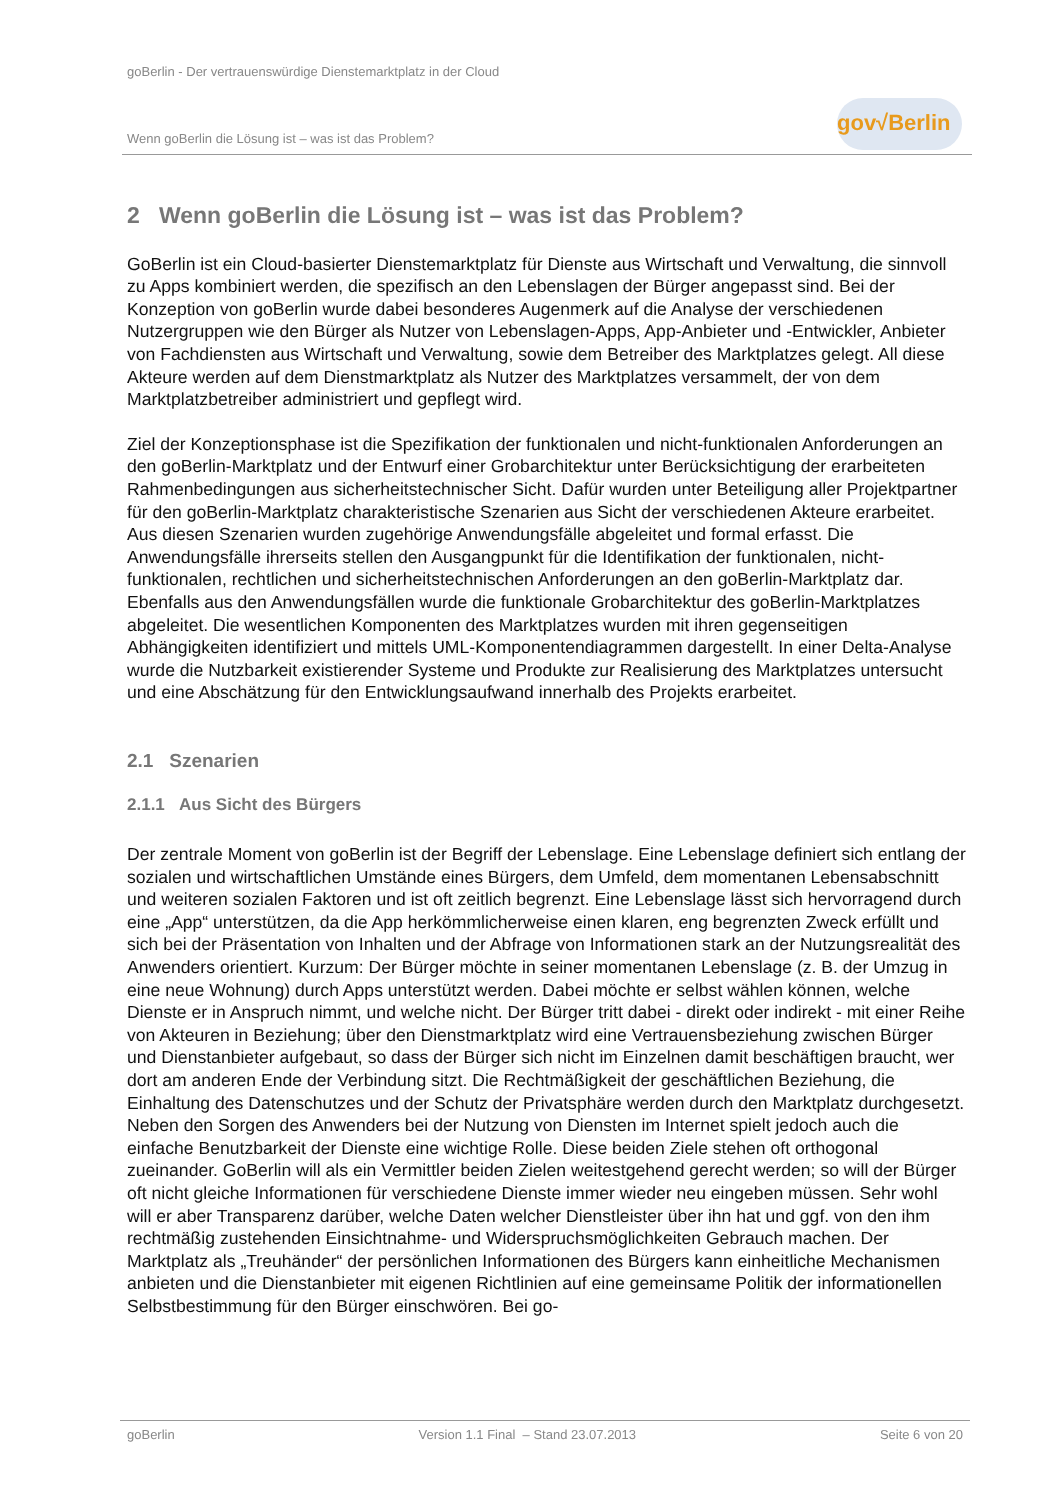goBerlin - Der vertrauenswürdige Dienstemarktplatz in der Cloud
Wenn goBerlin die Lösung ist – was ist das Problem?
gov√Berlin
2 Wenn goBerlin die Lösung ist – was ist das Problem?
GoBerlin ist ein Cloud-basierter Dienstemarktplatz für Dienste aus Wirtschaft und Verwaltung, die sinnvoll zu Apps kombiniert werden, die spezifisch an den Lebenslagen der Bürger angepasst sind. Bei der Konzeption von goBerlin wurde dabei besonderes Augenmerk auf die Analyse der verschiedenen Nutzergruppen wie den Bürger als Nutzer von Lebenslagen-Apps, App-Anbieter und -Entwickler, Anbieter von Fachdiensten aus Wirtschaft und Verwaltung, sowie dem Betreiber des Marktplatzes gelegt. All diese Akteure werden auf dem Dienstmarktplatz als Nutzer des Marktplatzes versammelt, der von dem Marktplatzbetreiber administriert und gepflegt wird.
Ziel der Konzeptionsphase ist die Spezifikation der funktionalen und nicht-funktionalen Anforderungen an den goBerlin-Marktplatz und der Entwurf einer Grobarchitektur unter Berücksichtigung der erarbeiteten Rahmenbedingungen aus sicherheitstechnischer Sicht. Dafür wurden unter Beteiligung aller Projektpartner für den goBerlin-Marktplatz charakteristische Szenarien aus Sicht der verschiedenen Akteure erarbeitet. Aus diesen Szenarien wurden zugehörige Anwendungsfälle abgeleitet und formal erfasst. Die Anwendungsfälle ihrerseits stellen den Ausgangpunkt für die Identifikation der funktionalen, nicht-funktionalen, rechtlichen und sicherheitstechnischen Anforderungen an den goBerlin-Marktplatz dar. Ebenfalls aus den Anwendungsfällen wurde die funktionale Grobarchitektur des goBerlin-Marktplatzes abgeleitet. Die wesentlichen Komponenten des Marktplatzes wurden mit ihren gegenseitigen Abhängigkeiten identifiziert und mittels UML-Komponentendiagrammen dargestellt. In einer Delta-Analyse wurde die Nutzbarkeit existierender Systeme und Produkte zur Realisierung des Marktplatzes untersucht und eine Abschätzung für den Entwicklungsaufwand innerhalb des Projekts erarbeitet.
2.1 Szenarien
2.1.1 Aus Sicht des Bürgers
Der zentrale Moment von goBerlin ist der Begriff der Lebenslage. Eine Lebenslage definiert sich entlang der sozialen und wirtschaftlichen Umstände eines Bürgers, dem Umfeld, dem momentanen Lebensabschnitt und weiteren sozialen Faktoren und ist oft zeitlich begrenzt. Eine Lebenslage lässt sich hervorragend durch eine „App“ unterstützen, da die App herkömmlicherweise einen klaren, eng begrenzten Zweck erfüllt und sich bei der Präsentation von Inhalten und der Abfrage von Informationen stark an der Nutzungsrealität des Anwenders orientiert. Kurzum: Der Bürger möchte in seiner momentanen Lebenslage (z. B. der Umzug in eine neue Wohnung) durch Apps unterstützt werden. Dabei möchte er selbst wählen können, welche Dienste er in Anspruch nimmt, und welche nicht. Der Bürger tritt dabei - direkt oder indirekt - mit einer Reihe von Akteuren in Beziehung; über den Dienstmarktplatz wird eine Vertrauensbeziehung zwischen Bürger und Dienstanbieter aufgebaut, so dass der Bürger sich nicht im Einzelnen damit beschäftigen braucht, wer dort am anderen Ende der Verbindung sitzt. Die Rechtmäßigkeit der geschäftlichen Beziehung, die Einhaltung des Datenschutzes und der Schutz der Privatsphäre werden durch den Marktplatz durchgesetzt. Neben den Sorgen des Anwenders bei der Nutzung von Diensten im Internet spielt jedoch auch die einfache Benutzbarkeit der Dienste eine wichtige Rolle. Diese beiden Ziele stehen oft orthogonal zueinander. GoBerlin will als ein Vermittler beiden Zielen weitestgehend gerecht werden; so will der Bürger oft nicht gleiche Informationen für verschiedene Dienste immer wieder neu eingeben müssen. Sehr wohl will er aber Transparenz darüber, welche Daten welcher Dienstleister über ihn hat und ggf. von den ihm rechtmäßig zustehenden Einsichtnahme- und Widerspruchsmöglichkeiten Gebrauch machen. Der Marktplatz als „Treuhänder“ der persönlichen Informationen des Bürgers kann einheitliche Mechanismen anbieten und die Dienstanbieter mit eigenen Richtlinien auf eine gemeinsame Politik der informationellen Selbstbestimmung für den Bürger einschwören. Bei go-
goBerlin Version 1.1 Final – Stand 23.07.2013 Seite 6 von 20